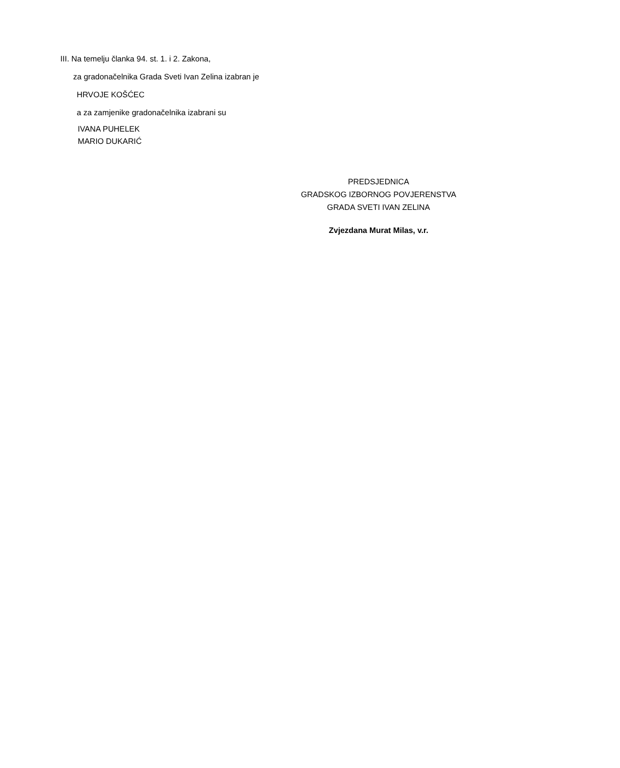III. Na temelju članka 94. st. 1. i 2. Zakona,
za gradonačelnika Grada Sveti Ivan Zelina izabran je
HRVOJE KOŠĆEC
a za zamjenike gradonačelnika izabrani su
IVANA PUHELEK
MARIO DUKARIĆ
PREDSJEDNICA
GRADSKOG IZBORNOG POVJERENSTVA
GRADA SVETI IVAN ZELINA
Zvjezdana Murat Milas, v.r.